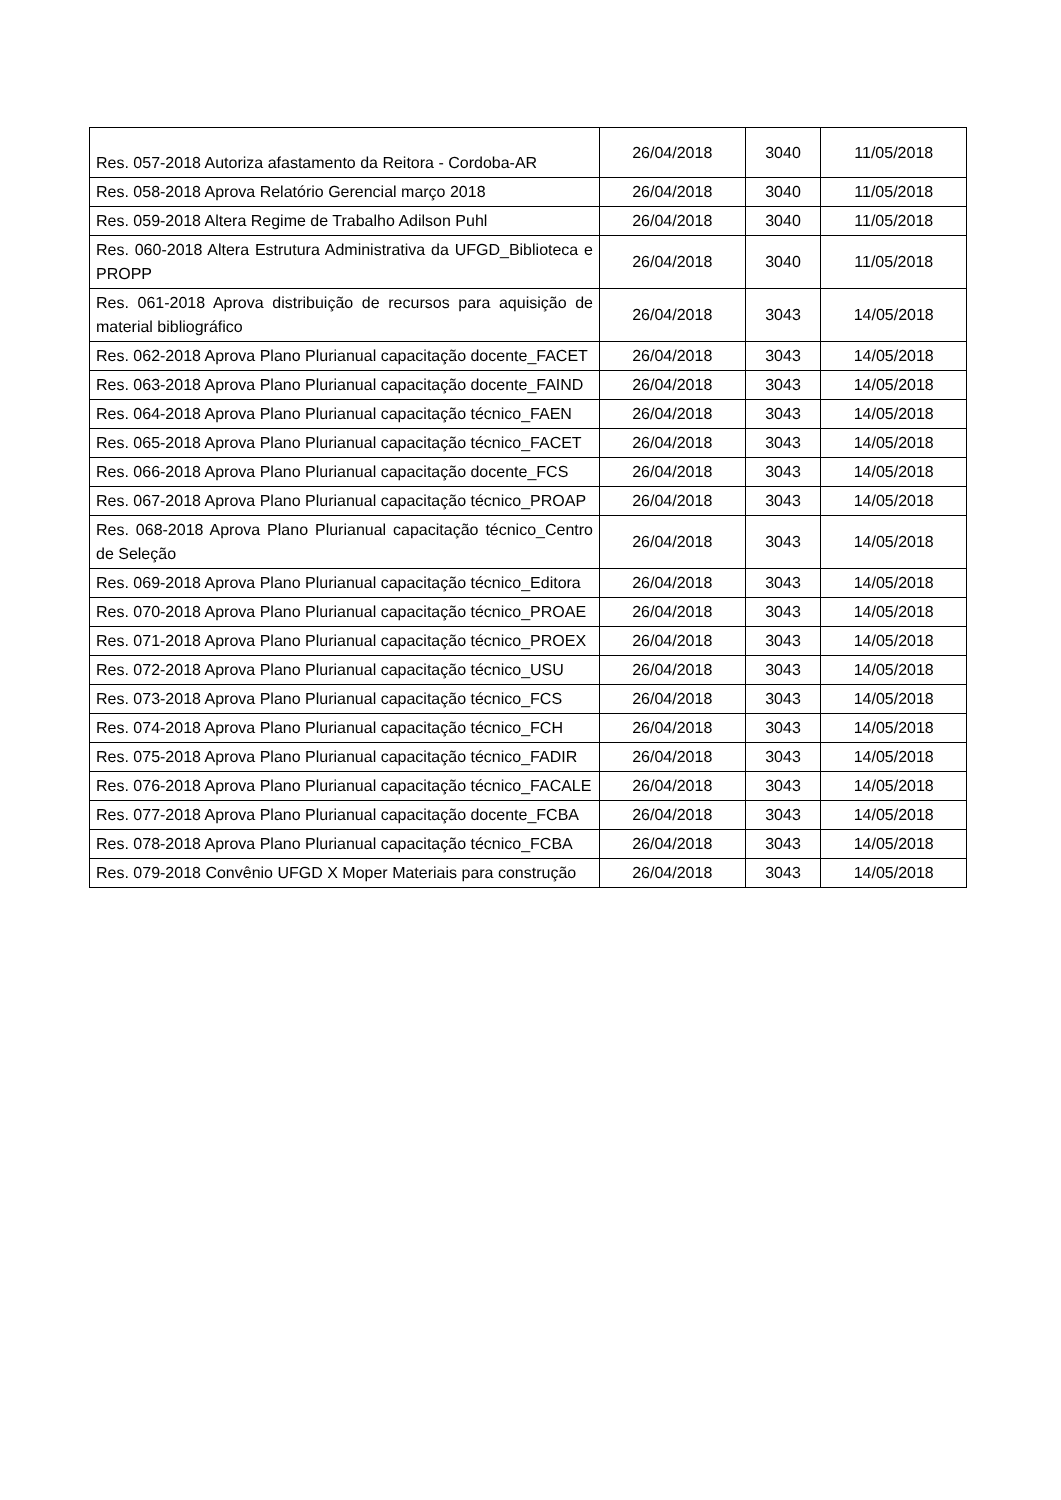| Res. 057-2018 Autoriza afastamento da Reitora - Cordoba-AR | 26/04/2018 | 3040 | 11/05/2018 |
| Res. 058-2018 Aprova Relatório Gerencial março 2018 | 26/04/2018 | 3040 | 11/05/2018 |
| Res. 059-2018 Altera Regime de Trabalho Adilson Puhl | 26/04/2018 | 3040 | 11/05/2018 |
| Res. 060-2018 Altera Estrutura Administrativa da UFGD_Biblioteca e PROPP | 26/04/2018 | 3040 | 11/05/2018 |
| Res. 061-2018 Aprova distribuição de recursos para aquisição de material bibliográfico | 26/04/2018 | 3043 | 14/05/2018 |
| Res. 062-2018 Aprova Plano Plurianual capacitação docente_FACET | 26/04/2018 | 3043 | 14/05/2018 |
| Res. 063-2018 Aprova Plano Plurianual capacitação docente_FAIND | 26/04/2018 | 3043 | 14/05/2018 |
| Res. 064-2018 Aprova Plano Plurianual capacitação técnico_FAEN | 26/04/2018 | 3043 | 14/05/2018 |
| Res. 065-2018 Aprova Plano Plurianual capacitação técnico_FACET | 26/04/2018 | 3043 | 14/05/2018 |
| Res. 066-2018 Aprova Plano Plurianual capacitação docente_FCS | 26/04/2018 | 3043 | 14/05/2018 |
| Res. 067-2018 Aprova Plano Plurianual capacitação técnico_PROAP | 26/04/2018 | 3043 | 14/05/2018 |
| Res. 068-2018 Aprova Plano Plurianual capacitação técnico_Centro de Seleção | 26/04/2018 | 3043 | 14/05/2018 |
| Res. 069-2018 Aprova Plano Plurianual capacitação técnico_Editora | 26/04/2018 | 3043 | 14/05/2018 |
| Res. 070-2018 Aprova Plano Plurianual capacitação técnico_PROAE | 26/04/2018 | 3043 | 14/05/2018 |
| Res. 071-2018 Aprova Plano Plurianual capacitação técnico_PROEX | 26/04/2018 | 3043 | 14/05/2018 |
| Res. 072-2018 Aprova Plano Plurianual capacitação técnico_USU | 26/04/2018 | 3043 | 14/05/2018 |
| Res. 073-2018 Aprova Plano Plurianual capacitação técnico_FCS | 26/04/2018 | 3043 | 14/05/2018 |
| Res. 074-2018 Aprova Plano Plurianual capacitação técnico_FCH | 26/04/2018 | 3043 | 14/05/2018 |
| Res. 075-2018 Aprova Plano Plurianual capacitação técnico_FADIR | 26/04/2018 | 3043 | 14/05/2018 |
| Res. 076-2018 Aprova Plano Plurianual capacitação técnico_FACALE | 26/04/2018 | 3043 | 14/05/2018 |
| Res. 077-2018 Aprova Plano Plurianual capacitação docente_FCBA | 26/04/2018 | 3043 | 14/05/2018 |
| Res. 078-2018 Aprova Plano Plurianual capacitação técnico_FCBA | 26/04/2018 | 3043 | 14/05/2018 |
| Res. 079-2018 Convênio UFGD X Moper Materiais para construção | 26/04/2018 | 3043 | 14/05/2018 |